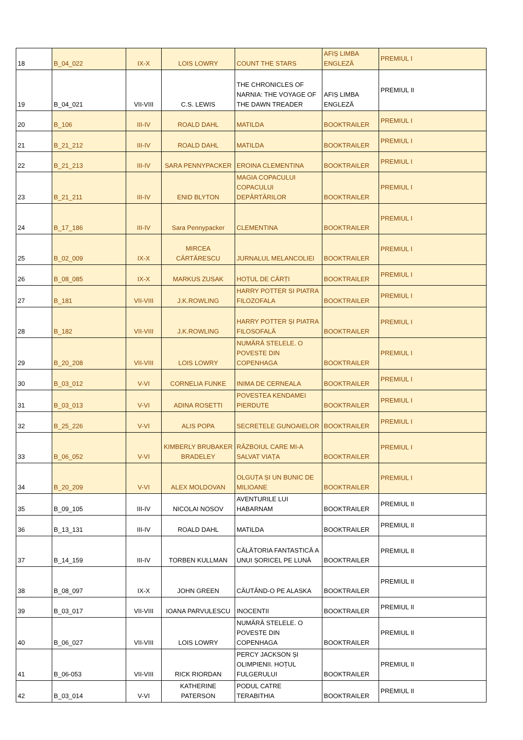| 18 | B_04_022 | IX-X | LOIS LOWRY | COUNT THE STARS | AFIȘ LIMBA ENGLEZĂ | PREMIUL I |
| 19 | B_04_021 | VII-VIII | C.S. LEWIS | THE CHRONICLES OF NARNIA: THE VOYAGE OF THE DAWN TREADER | AFIȘ LIMBA ENGLEZĂ | PREMIUL II |
| 20 | B_106 | III-IV | ROALD DAHL | MATILDA | BOOKTRAILER | PREMIUL I |
| 21 | B_21_212 | III-IV | ROALD DAHL | MATILDA | BOOKTRAILER | PREMIUL I |
| 22 | B_21_213 | III-IV | SARA PENNYPACKER | EROINA CLEMENTINA | BOOKTRAILER | PREMIUL I |
| 23 | B_21_211 | III-IV | ENID BLYTON | MAGIA COPACULUI COPACULUI DEPĂRTĂRILOR | BOOKTRAILER | PREMIUL I |
| 24 | B_17_186 | III-IV | Sara Pennypacker | CLEMENTINA | BOOKTRAILER | PREMIUL I |
| 25 | B_02_009 | IX-X | MIRCEA CĂRTĂRESCU | JURNALUL MELANCOLIEI | BOOKTRAILER | PREMIUL I |
| 26 | B_08_085 | IX-X | MARKUS ZUSAK | HOȚUL DE CĂRȚI | BOOKTRAILER | PREMIUL I |
| 27 | B_181 | VII-VIII | J.K.ROWLING | HARRY POTTER SI PIATRA FILOZOFALA | BOOKTRAILER | PREMIUL I |
| 28 | B_182 | VII-VIII | J.K.ROWLING | HARRY POTTER ȘI PIATRA FILOSOFALĂ | BOOKTRAILER | PREMIUL I |
| 29 | B_20_208 | VII-VIII | LOIS LOWRY | NUMĂRĂ STELELE. O POVESTE DIN COPENHAGA | BOOKTRAILER | PREMIUL I |
| 30 | B_03_012 | V-VI | CORNELIA FUNKE | INIMA DE CERNEALA | BOOKTRAILER | PREMIUL I |
| 31 | B_03_013 | V-VI | ADINA ROSETTI | POVESTEA KENDAMEI PIERDUTE | BOOKTRAILER | PREMIUL I |
| 32 | B_25_226 | V-VI | ALIS POPA | SECRETELE GUNOAIELOR | BOOKTRAILER | PREMIUL I |
| 33 | B_06_052 | V-VI | KIMBERLY BRUBAKER BRADELEY | RĂZBOIUL CARE MI-A SALVAT VIAȚA | BOOKTRAILER | PREMIUL I |
| 34 | B_20_209 | V-VI | ALEX MOLDOVAN | OLGUȚA ȘI UN BUNIC DE MILIOANE | BOOKTRAILER | PREMIUL I |
| 35 | B_09_105 | III-IV | NICOLAI NOSOV | AVENTURILE LUI HABARNAM | BOOKTRAILER | PREMIUL II |
| 36 | B_13_131 | III-IV | ROALD DAHL | MATILDA | BOOKTRAILER | PREMIUL II |
| 37 | B_14_159 | III-IV | TORBEN KULLMAN | CĂLĂTORIA FANTASTICĂ A UNUI ȘORICEL PE LUNĂ | BOOKTRAILER | PREMIUL II |
| 38 | B_08_097 | IX-X | JOHN GREEN | CĂUTÂND-O PE ALASKA | BOOKTRAILER | PREMIUL II |
| 39 | B_03_017 | VII-VIII | IOANA PARVULESCU | INOCENTII | BOOKTRAILER | PREMIUL II |
| 40 | B_06_027 | VII-VIII | LOIS LOWRY | NUMĂRĂ STELELE. O POVESTE DIN COPENHAGA | BOOKTRAILER | PREMIUL II |
| 41 | B_06-053 | VII-VIII | RICK RIORDAN | PERCY JACKSON ȘI OLIMPIENII. HOȚUL FULGERULUI | BOOKTRAILER | PREMIUL II |
| 42 | B_03_014 | V-VI | KATHERINE PATERSON | PODUL CATRE TERABITHIA | BOOKTRAILER | PREMIUL II |